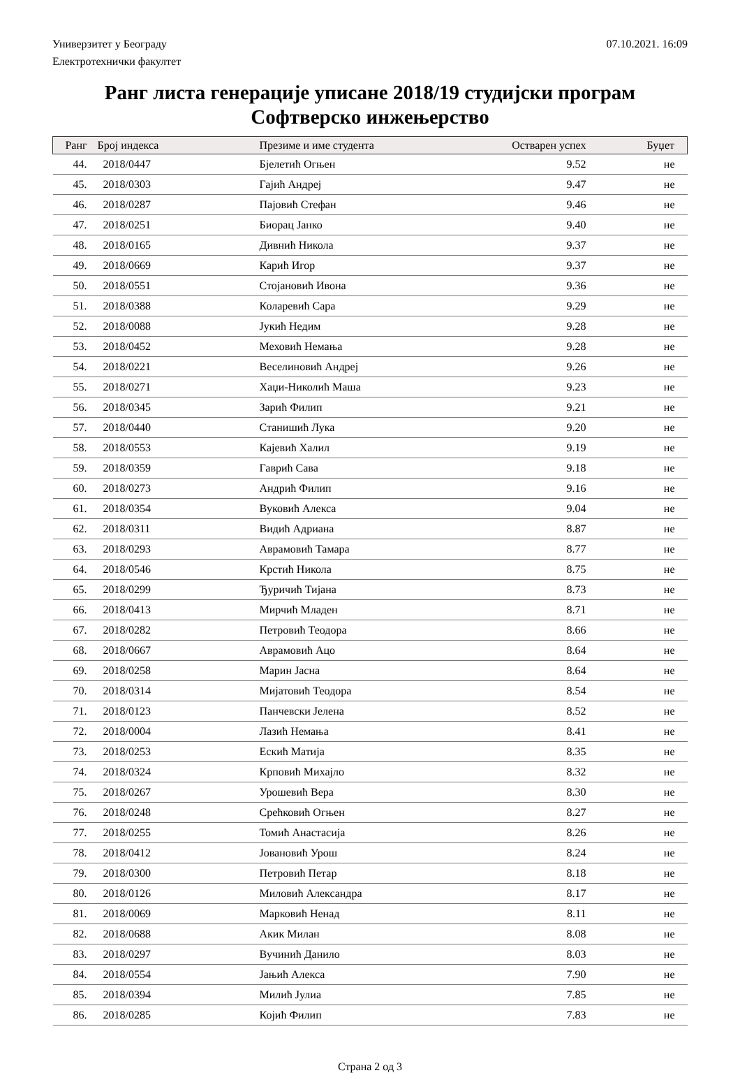Универзитет у Београду 07.10.2021. 16:09
Електротехнички факултет
Ранг листа генерације уписане 2018/19 студијски програм
Софтверско инжењерство
| Ранг | Број индекса | Презиме и име студента | Остварен успех | Буџет |
| --- | --- | --- | --- | --- |
| 44. | 2018/0447 | Бјелетић Огњен | 9.52 | не |
| 45. | 2018/0303 | Гајић Андреј | 9.47 | не |
| 46. | 2018/0287 | Пајовић Стефан | 9.46 | не |
| 47. | 2018/0251 | Биорац Јанко | 9.40 | не |
| 48. | 2018/0165 | Дивнић Никола | 9.37 | не |
| 49. | 2018/0669 | Карић Игор | 9.37 | не |
| 50. | 2018/0551 | Стојановић Ивона | 9.36 | не |
| 51. | 2018/0388 | Коларевић Сара | 9.29 | не |
| 52. | 2018/0088 | Јукић Недим | 9.28 | не |
| 53. | 2018/0452 | Меховић Немања | 9.28 | не |
| 54. | 2018/0221 | Веселиновић Андреј | 9.26 | не |
| 55. | 2018/0271 | Хаџи-Николић Маша | 9.23 | не |
| 56. | 2018/0345 | Зарић Филип | 9.21 | не |
| 57. | 2018/0440 | Станишић Лука | 9.20 | не |
| 58. | 2018/0553 | Кајевић Халил | 9.19 | не |
| 59. | 2018/0359 | Гаврић Сава | 9.18 | не |
| 60. | 2018/0273 | Андрић Филип | 9.16 | не |
| 61. | 2018/0354 | Вуковић Алекса | 9.04 | не |
| 62. | 2018/0311 | Видић Адриана | 8.87 | не |
| 63. | 2018/0293 | Аврамовић Тамара | 8.77 | не |
| 64. | 2018/0546 | Крстић Никола | 8.75 | не |
| 65. | 2018/0299 | Ђуричић Тијана | 8.73 | не |
| 66. | 2018/0413 | Мирчић Младен | 8.71 | не |
| 67. | 2018/0282 | Петровић Теодора | 8.66 | не |
| 68. | 2018/0667 | Аврамовић Ацо | 8.64 | не |
| 69. | 2018/0258 | Марин Јасна | 8.64 | не |
| 70. | 2018/0314 | Мијатовић Теодора | 8.54 | не |
| 71. | 2018/0123 | Панчевски Јелена | 8.52 | не |
| 72. | 2018/0004 | Лазић Немања | 8.41 | не |
| 73. | 2018/0253 | Ескић Матија | 8.35 | не |
| 74. | 2018/0324 | Крповић Михајло | 8.32 | не |
| 75. | 2018/0267 | Урошевић Вера | 8.30 | не |
| 76. | 2018/0248 | Срећковић Огњен | 8.27 | не |
| 77. | 2018/0255 | Томић Анастасија | 8.26 | не |
| 78. | 2018/0412 | Јовановић Урош | 8.24 | не |
| 79. | 2018/0300 | Петровић Петар | 8.18 | не |
| 80. | 2018/0126 | Миловић Александра | 8.17 | не |
| 81. | 2018/0069 | Марковић Ненад | 8.11 | не |
| 82. | 2018/0688 | Акик Милан | 8.08 | не |
| 83. | 2018/0297 | Вучинић Данило | 8.03 | не |
| 84. | 2018/0554 | Јањић Алекса | 7.90 | не |
| 85. | 2018/0394 | Милић Јулиа | 7.85 | не |
| 86. | 2018/0285 | Којић Филип | 7.83 | не |
Страна 2 од 3